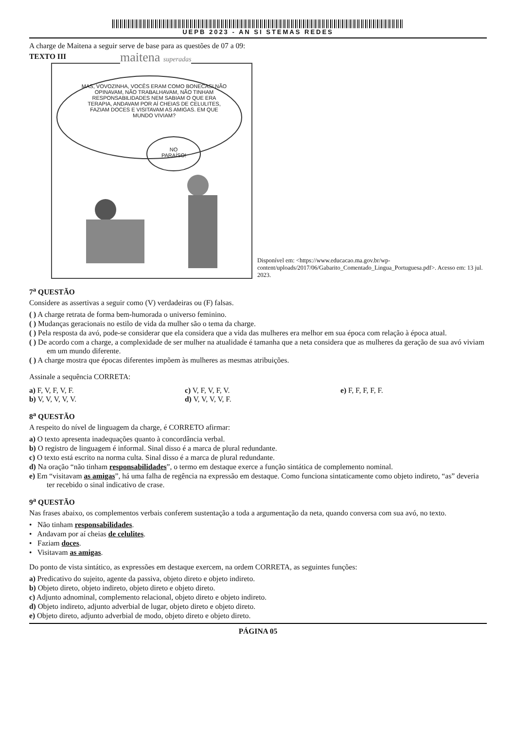UEPB 2023 - AN SI STEMAS REDES
A charge de Maitena a seguir serve de base para as questões de 07 a 09:
TEXTO III
maitena superadas
MAS, VOVOZINHA, VOCÊS ERAM COMO BONECAS! NÃO OPINAVAM, NÃO TRABALHAVAM, NÃO TINHAM RESPONSABILIDADES NEM SABIAM O QUE ERA TERAPIA, ANDAVAM POR AÍ CHEIAS DE CELULITES, FAZIAM DOCES E VISITAVAM AS AMIGAS. EM QUE MUNDO VIVIAM?
NO PARAÍSO!
Disponível em: <https://www.educacao.ma.gov.br/wp-content/uploads/2017/06/Gabarito_Comentado_Lingua_Portuguesa.pdf>. Acesso em: 13 jul. 2023.
7<sup>a</sup> QUESTÃO
Considere as assertivas a seguir como (V) verdadeiras ou (F) falsas.
( ) A charge retrata de forma bem-humorada o universo feminino.
( ) Mudanças geracionais no estilo de vida da mulher são o tema da charge.
( ) Pela resposta da avó, pode-se considerar que ela considera que a vida das mulheres era melhor em sua época com relação à época atual.
( ) De acordo com a charge, a complexidade de ser mulher na atualidade é tamanha que a neta considera que as mulheres da geração de sua avó viviam em um mundo diferente.
( ) A charge mostra que épocas diferentes impõem às mulheres as mesmas atribuições.
Assinale a sequência CORRETA:
a) F, V, F, V, F.
c) V, F, V, F, V.
e) F, F, F, F, F.
b) V, V, V, V, V.
d) V, V, V, V, F.
8<sup>a</sup> QUESTÃO
A respeito do nível de linguagem da charge, é CORRETO afirmar:
a) O texto apresenta inadequações quanto à concordância verbal.
b) O registro de linguagem é informal. Sinal disso é a marca de plural redundante.
c) O texto está escrito na norma culta. Sinal disso é a marca de plural redundante.
d) Na oração “não tinham responsabilidades”, o termo em destaque exerce a função sintática de complemento nominal.
e) Em “visitavam as amigas”, há uma falha de regência na expressão em destaque. Como funciona sintaticamente como objeto indireto, “as” deveria ter recebido o sinal indicativo de crase.
9<sup>a</sup> QUESTÃO
Nas frases abaixo, os complementos verbais conferem sustentação a toda a argumentação da neta, quando conversa com sua avó, no texto.
• Não tinham responsabilidades.
• Andavam por aí cheias de celulites.
• Faziam doces.
• Visitavam as amigas.
Do ponto de vista sintático, as expressões em destaque exercem, na ordem CORRETA, as seguintes funções:
a) Predicativo do sujeito, agente da passiva, objeto direto e objeto indireto.
b) Objeto direto, objeto indireto, objeto direto e objeto direto.
c) Adjunto adnominal, complemento relacional, objeto direto e objeto indireto.
d) Objeto indireto, adjunto adverbial de lugar, objeto direto e objeto direto.
e) Objeto direto, adjunto adverbial de modo, objeto direto e objeto direto.
PÁGINA 05